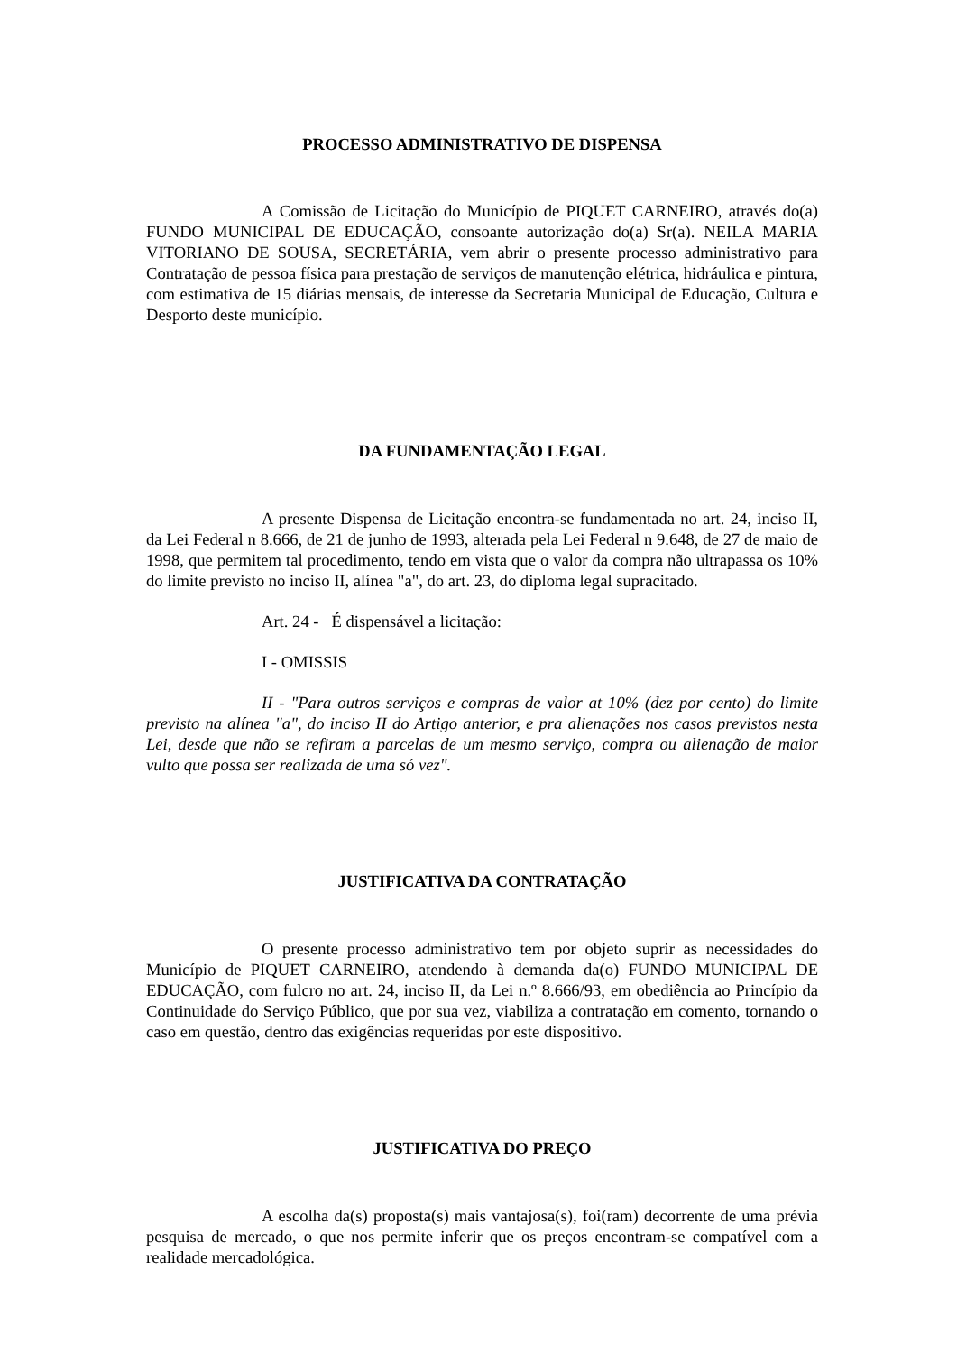PROCESSO ADMINISTRATIVO DE DISPENSA
A Comissão de Licitação do Município de PIQUET CARNEIRO, através do(a) FUNDO MUNICIPAL DE EDUCAÇÃO, consoante autorização do(a) Sr(a). NEILA MARIA VITORIANO DE SOUSA, SECRETÁRIA, vem abrir o presente processo administrativo para Contratação de pessoa física para prestação de serviços de manutenção elétrica, hidráulica e pintura, com estimativa de 15 diárias mensais, de interesse da Secretaria Municipal de Educação, Cultura e Desporto deste município.
DA FUNDAMENTAÇÃO LEGAL
A presente Dispensa de Licitação encontra-se fundamentada no art. 24, inciso II, da Lei Federal n 8.666, de 21 de junho de 1993, alterada pela Lei Federal n 9.648, de 27 de maio de 1998, que permitem tal procedimento, tendo em vista que o valor da compra não ultrapassa os 10% do limite previsto no inciso II, alínea "a", do art. 23, do diploma legal supracitado.
Art. 24 - É dispensável a licitação:
I - OMISSIS
II - "Para outros serviços e compras de valor at 10% (dez por cento) do limite previsto na alínea "a", do inciso II do Artigo anterior, e pra alienações nos casos previstos nesta Lei, desde que não se refiram a parcelas de um mesmo serviço, compra ou alienação de maior vulto que possa ser realizada de uma só vez".
JUSTIFICATIVA DA CONTRATAÇÃO
O presente processo administrativo tem por objeto suprir as necessidades do Município de PIQUET CARNEIRO, atendendo à demanda da(o) FUNDO MUNICIPAL DE EDUCAÇÃO, com fulcro no art. 24, inciso II, da Lei n.º 8.666/93, em obediência ao Princípio da Continuidade do Serviço Público, que por sua vez, viabiliza a contratação em comento, tornando o caso em questão, dentro das exigências requeridas por este dispositivo.
JUSTIFICATIVA DO PREÇO
A escolha da(s) proposta(s) mais vantajosa(s), foi(ram) decorrente de uma prévia pesquisa de mercado, o que nos permite inferir que os preços encontram-se compatível com a realidade mercadológica.